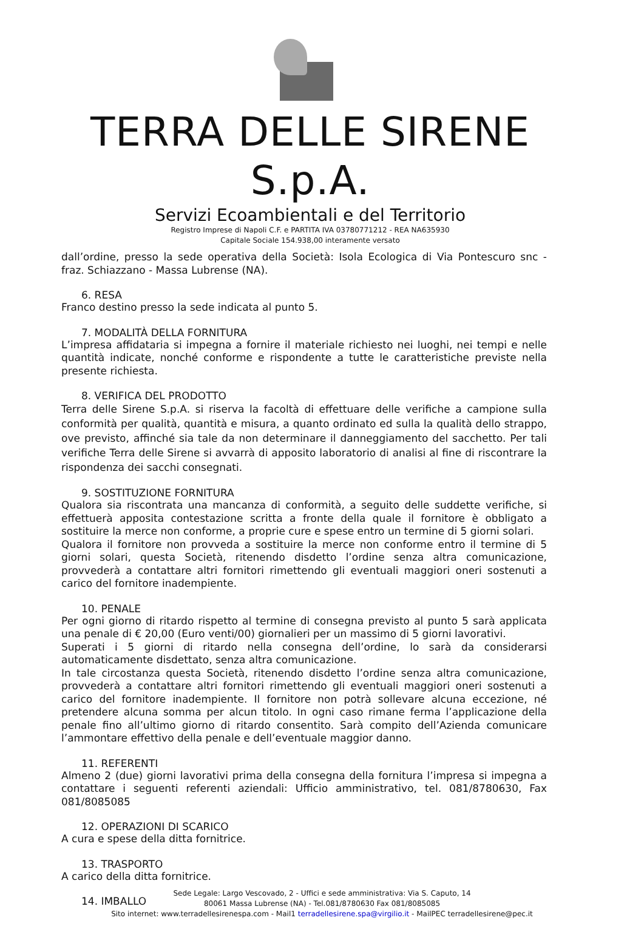TERRA DELLE SIRENE S.p.A.
Servizi Ecoambientali e del Territorio
Registro Imprese di Napoli C.F. e PARTITA IVA 03780771212 - REA NA635930
Capitale Sociale 154.938,00 interamente versato
dall’ordine, presso la sede operativa della Società: Isola Ecologica di Via Pontescuro snc - fraz. Schiazzano - Massa Lubrense (NA).
6. RESA
Franco destino presso la sede indicata al punto 5.
7. MODALITÀ DELLA FORNITURA
L’impresa affidataria si impegna a fornire il materiale richiesto nei luoghi, nei tempi e nelle quantità indicate, nonché conforme e rispondente a tutte le caratteristiche previste nella presente richiesta.
8. VERIFICA DEL PRODOTTO
Terra delle Sirene S.p.A. si riserva la facoltà di effettuare delle verifiche a campione sulla conformità per qualità, quantità e misura, a quanto ordinato ed sulla la qualità dello strappo, ove previsto, affinché sia tale da non determinare il danneggiamento del sacchetto. Per tali verifiche Terra delle Sirene si avvarrà di apposito laboratorio di analisi al fine di riscontrare la rispondenza dei sacchi consegnati.
9. SOSTITUZIONE FORNITURA
Qualora sia riscontrata una mancanza di conformità, a seguito delle suddette verifiche, si effettuerà apposita contestazione scritta a fronte della quale il fornitore è obbligato a sostituire la merce non conforme, a proprie cure e spese entro un termine di 5 giorni solari.
Qualora il fornitore non provveda a sostituire la merce non conforme entro il termine di 5 giorni solari, questa Società, ritenendo disdetto l’ordine senza altra comunicazione, provvederà a contattare altri fornitori rimettendo gli eventuali maggiori oneri sostenuti a carico del fornitore inadempiente.
10. PENALE
Per ogni giorno di ritardo rispetto al termine di consegna previsto al punto 5 sarà applicata una penale di € 20,00 (Euro venti/00) giornalieri per un massimo di 5 giorni lavorativi.
Superati i 5 giorni di ritardo nella consegna dell’ordine, lo sarà da considerarsi automaticamente disdettato, senza altra comunicazione.
In tale circostanza questa Società, ritenendo disdetto l’ordine senza altra comunicazione, provvederà a contattare altri fornitori rimettendo gli eventuali maggiori oneri sostenuti a carico del fornitore inadempiente. Il fornitore non potrà sollevare alcuna eccezione, né pretendere alcuna somma per alcun titolo. In ogni caso rimane ferma l’applicazione della penale fino all’ultimo giorno di ritardo consentito. Sarà compito dell’Azienda comunicare l’ammontare effettivo della penale e dell’eventuale maggior danno.
11. REFERENTI
Almeno 2 (due) giorni lavorativi prima della consegna della fornitura l’impresa si impegna a contattare i seguenti referenti aziendali: Ufficio amministrativo, tel. 081/8780630, Fax 081/8085085
12. OPERAZIONI DI SCARICO
A cura e spese della ditta fornitrice.
13. TRASPORTO
A carico della ditta fornitrice.
14. IMBALLO
Sede Legale: Largo Vescovado, 2 - Uffici e sede amministrativa: Via S. Caputo, 14
80061 Massa Lubrense (NA) - Tel.081/8780630 Fax 081/8085085
Sito internet: www.terradellesirenespa.com - Mail1 terradellesirene.spa@virgilio.it - MailPEC terradellesirene@pec.it